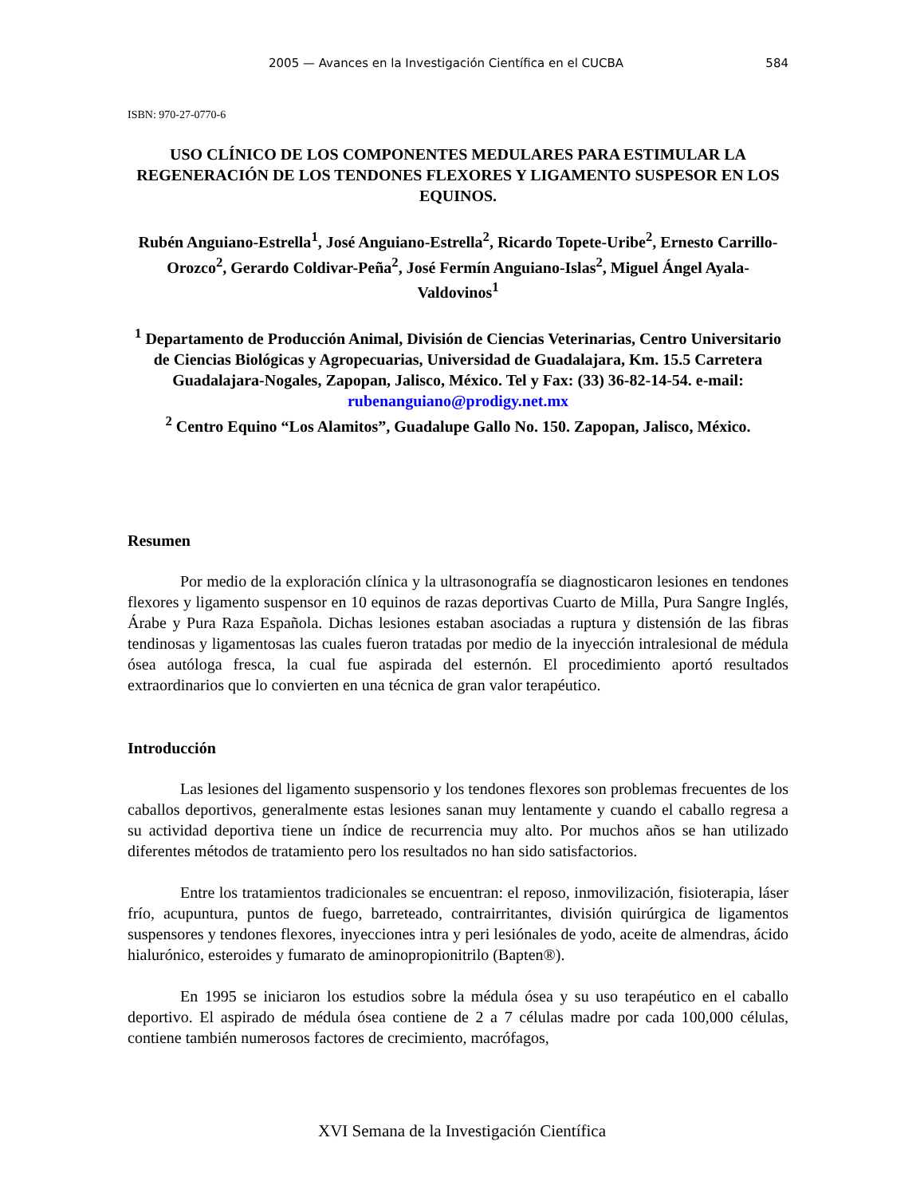2005 — Avances en la Investigación Científica en el CUCBA 584
ISBN: 970-27-0770-6
USO CLÍNICO DE LOS COMPONENTES MEDULARES PARA ESTIMULAR LA REGENERACIÓN DE LOS TENDONES FLEXORES Y LIGAMENTO SUSPESOR EN LOS EQUINOS.
Rubén Anguiano-Estrella<sup>1</sup>, José Anguiano-Estrella<sup>2</sup>, Ricardo Topete-Uribe<sup>2</sup>, Ernesto Carrillo-Orozco<sup>2</sup>, Gerardo Coldivar-Peña<sup>2</sup>, José Fermín Anguiano-Islas<sup>2</sup>, Miguel Ángel Ayala-Valdovinos<sup>1</sup>
<sup>1</sup> Departamento de Producción Animal, División de Ciencias Veterinarias, Centro Universitario de Ciencias Biológicas y Agropecuarias, Universidad de Guadalajara, Km. 15.5 Carretera Guadalajara-Nogales, Zapopan, Jalisco, México. Tel y Fax: (33) 36-82-14-54. e-mail: rubenanguiano@prodigy.net.mx
<sup>2</sup> Centro Equino “Los Alamitos”, Guadalupe Gallo No. 150. Zapopan, Jalisco, México.
Resumen
Por medio de la exploración clínica y la ultrasonografía se diagnosticaron lesiones en tendones flexores y ligamento suspensor en 10 equinos de razas deportivas Cuarto de Milla, Pura Sangre Inglés, Árabe y Pura Raza Española. Dichas lesiones estaban asociadas a ruptura y distensión de las fibras tendinosas y ligamentosas las cuales fueron tratadas por medio de la inyección intralesional de médula ósea autóloga fresca, la cual fue aspirada del esternón. El procedimiento aportó resultados extraordinarios que lo convierten en una técnica de gran valor terapéutico.
Introducción
Las lesiones del ligamento suspensorio y los tendones flexores son problemas frecuentes de los caballos deportivos, generalmente estas lesiones sanan muy lentamente y cuando el caballo regresa a su actividad deportiva tiene un índice de recurrencia muy alto. Por muchos años se han utilizado diferentes métodos de tratamiento pero los resultados no han sido satisfactorios.
Entre los tratamientos tradicionales se encuentran: el reposo, inmovilización, fisioterapia, láser frío, acupuntura, puntos de fuego, barreteado, contrairritantes, división quirúrgica de ligamentos suspensores y tendones flexores, inyecciones intra y peri lesiónales de yodo, aceite de almendras, ácido hialurónico, esteroides y fumarato de aminopropionitrilo (Bapten®).
En 1995 se iniciaron los estudios sobre la médula ósea y su uso terapéutico en el caballo deportivo. El aspirado de médula ósea contiene de 2 a 7 células madre por cada 100,000 células, contiene también numerosos factores de crecimiento, macrófagos,
XVI Semana de la Investigación Científica